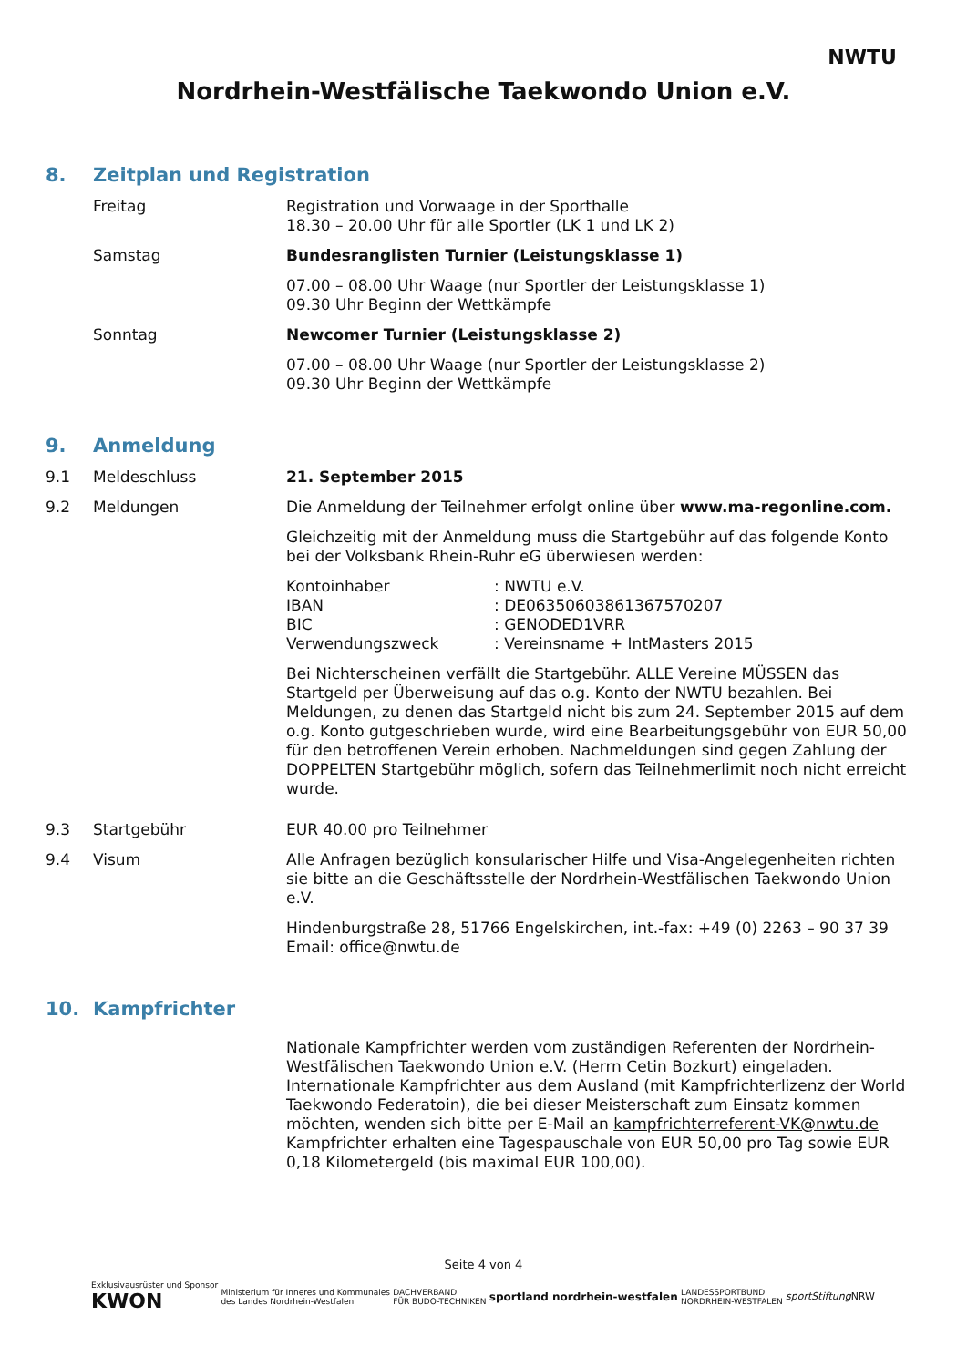Nordrhein-Westfälische Taekwondo Union e.V.
NWTU
8. Zeitplan und Registration
Freitag Registration und Vorwaage in der Sporthalle
18.30 – 20.00 Uhr für alle Sportler (LK 1 und LK 2)
Samstag Bundesranglisten Turnier (Leistungsklasse 1)
07.00 – 08.00 Uhr Waage (nur Sportler der Leistungsklasse 1)
09.30 Uhr Beginn der Wettkämpfe
Sonntag Newcomer Turnier (Leistungsklasse 2)
07.00 – 08.00 Uhr Waage (nur Sportler der Leistungsklasse 2)
09.30 Uhr Beginn der Wettkämpfe
9. Anmeldung
9.1 Meldeschluss 21. September 2015
9.2 Meldungen Die Anmeldung der Teilnehmer erfolgt online über www.ma-regonline.com.
Gleichzeitig mit der Anmeldung muss die Startgebühr auf das folgende Konto bei der Volksbank Rhein-Ruhr eG überwiesen werden:
Kontoinhaber : NWTU e.V.
IBAN : DE06350603861367570207
BIC : GENODED1VRR
Verwendungszweck : Vereinsname + IntMasters 2015
Bei Nichterscheinen verfällt die Startgebühr. ALLE Vereine MÜSSEN das Startgeld per Überweisung auf das o.g. Konto der NWTU bezahlen. Bei Meldungen, zu denen das Startgeld nicht bis zum 24. September 2015 auf dem o.g. Konto gutgeschrieben wurde, wird eine Bearbeitungsgebühr von EUR 50,00 für den betroffenen Verein erhoben. Nachmeldungen sind gegen Zahlung der DOPPELTEN Startgebühr möglich, sofern das Teilnehmerlimit noch nicht erreicht wurde.
9.3 Startgebühr EUR 40.00 pro Teilnehmer
9.4 Visum Alle Anfragen bezüglich konsularischer Hilfe und Visa-Angelegenheiten richten sie bitte an die Geschäftsstelle der Nordrhein-Westfälischen Taekwondo Union e.V.
Hindenburgstraße 28, 51766 Engelskirchen, int.-fax: +49 (0) 2263 – 90 37 39
Email: office@nwtu.de
10. Kampfrichter
Nationale Kampfrichter werden vom zuständigen Referenten der Nordrhein-Westfälischen Taekwondo Union e.V. (Herrn Cetin Bozkurt) eingeladen. Internationale Kampfrichter aus dem Ausland (mit Kampfrichterlizenz der World Taekwondo Federatoin), die bei dieser Meisterschaft zum Einsatz kommen möchten, wenden sich bitte per E-Mail an kampfrichterreferent-VK@nwtu.de Kampfrichter erhalten eine Tagespauschale von EUR 50,00 pro Tag sowie EUR 0,18 Kilometergeld (bis maximal EUR 100,00).
Seite 4 von 4
Exklusivausrüster und Sponsor
KWON
Ministerium für Inneres und Kommunales
des Landes Nordrhein-Westfalen
DACHVERBAND
FÜR BUDO-TECHNIKEN
sportland nordrhein-westfalen
LANDESSPORTBUND
NORDRHEIN-WESTFALEN
sportStiftung NRW